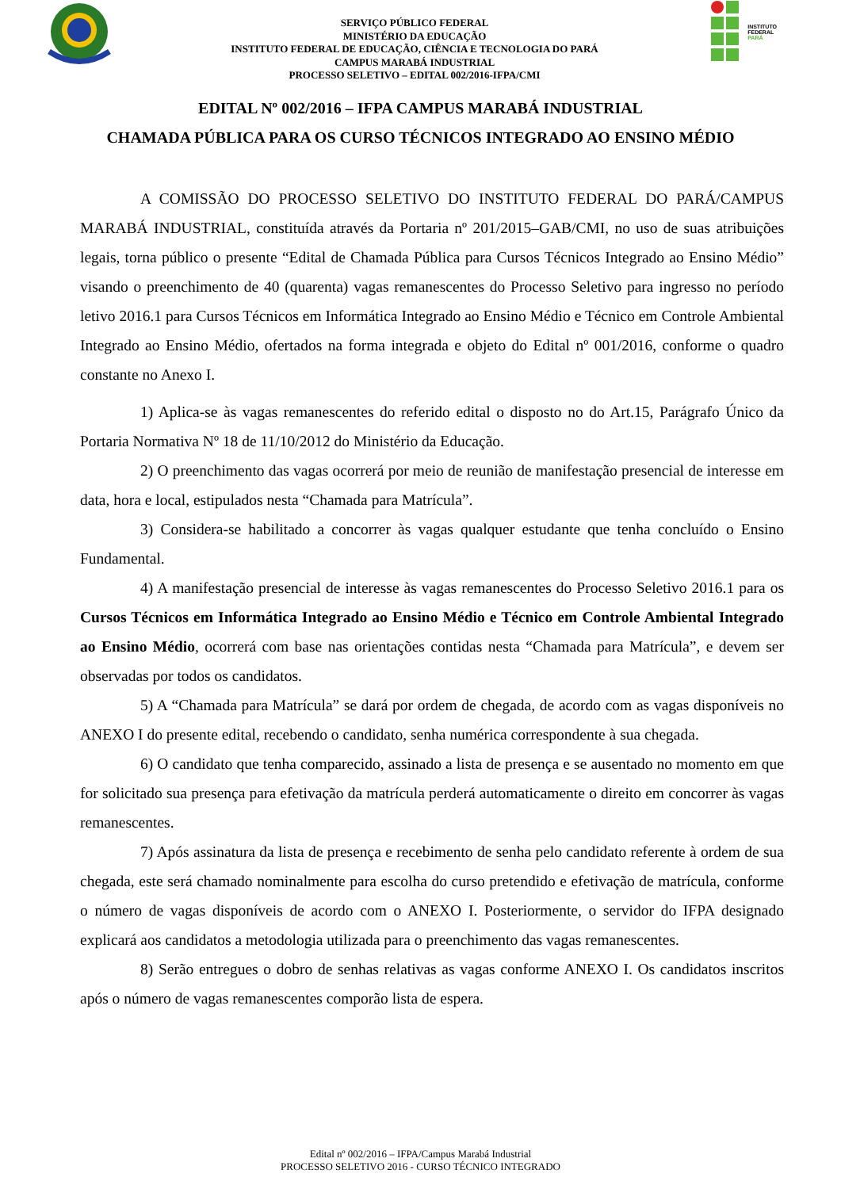SERVIÇO PÚBLICO FEDERAL
MINISTÉRIO DA EDUCAÇÃO
INSTITUTO FEDERAL DE EDUCAÇÃO, CIÊNCIA E TECNOLOGIA DO PARÁ
CAMPUS MARABÁ INDUSTRIAL
PROCESSO SELETIVO – EDITAL 002/2016-IFPA/CMI
INSTITUTO FEDERAL
PARÁ
EDITAL Nº 002/2016 – IFPA CAMPUS MARABÁ INDUSTRIAL
CHAMADA PÚBLICA PARA OS CURSO TÉCNICOS INTEGRADO AO ENSINO MÉDIO
A COMISSÃO DO PROCESSO SELETIVO DO INSTITUTO FEDERAL DO PARÁ/CAMPUS MARABÁ INDUSTRIAL, constituída através da Portaria nº 201/2015–GAB/CMI, no uso de suas atribuições legais, torna público o presente “Edital de Chamada Pública para Cursos Técnicos Integrado ao Ensino Médio” visando o preenchimento de 40 (quarenta) vagas remanescentes do Processo Seletivo para ingresso no período letivo 2016.1 para Cursos Técnicos em Informática Integrado ao Ensino Médio e Técnico em Controle Ambiental Integrado ao Ensino Médio, ofertados na forma integrada e objeto do Edital nº 001/2016, conforme o quadro constante no Anexo I.
1) Aplica-se às vagas remanescentes do referido edital o disposto no do Art.15, Parágrafo Único da Portaria Normativa Nº 18 de 11/10/2012 do Ministério da Educação.
2) O preenchimento das vagas ocorrerá por meio de reunião de manifestação presencial de interesse em data, hora e local, estipulados nesta “Chamada para Matrícula”.
3) Considera-se habilitado a concorrer às vagas qualquer estudante que tenha concluído o Ensino Fundamental.
4) A manifestação presencial de interesse às vagas remanescentes do Processo Seletivo 2016.1 para os Cursos Técnicos em Informática Integrado ao Ensino Médio e Técnico em Controle Ambiental Integrado ao Ensino Médio, ocorrerá com base nas orientações contidas nesta “Chamada para Matrícula”, e devem ser observadas por todos os candidatos.
5) A “Chamada para Matrícula” se dará por ordem de chegada, de acordo com as vagas disponíveis no ANEXO I do presente edital, recebendo o candidato, senha numérica correspondente à sua chegada.
6) O candidato que tenha comparecido, assinado a lista de presença e se ausentado no momento em que for solicitado sua presença para efetivação da matrícula perderá automaticamente o direito em concorrer às vagas remanescentes.
7) Após assinatura da lista de presença e recebimento de senha pelo candidato referente à ordem de sua chegada, este será chamado nominalmente para escolha do curso pretendido e efetivação de matrícula, conforme o número de vagas disponíveis de acordo com o ANEXO I. Posteriormente, o servidor do IFPA designado explicará aos candidatos a metodologia utilizada para o preenchimento das vagas remanescentes.
8) Serão entregues o dobro de senhas relativas as vagas conforme ANEXO I. Os candidatos inscritos após o número de vagas remanescentes comporão lista de espera.
Edital nº 002/2016 – IFPA/Campus Marabá Industrial
PROCESSO SELETIVO 2016 - CURSO TÉCNICO INTEGRADO